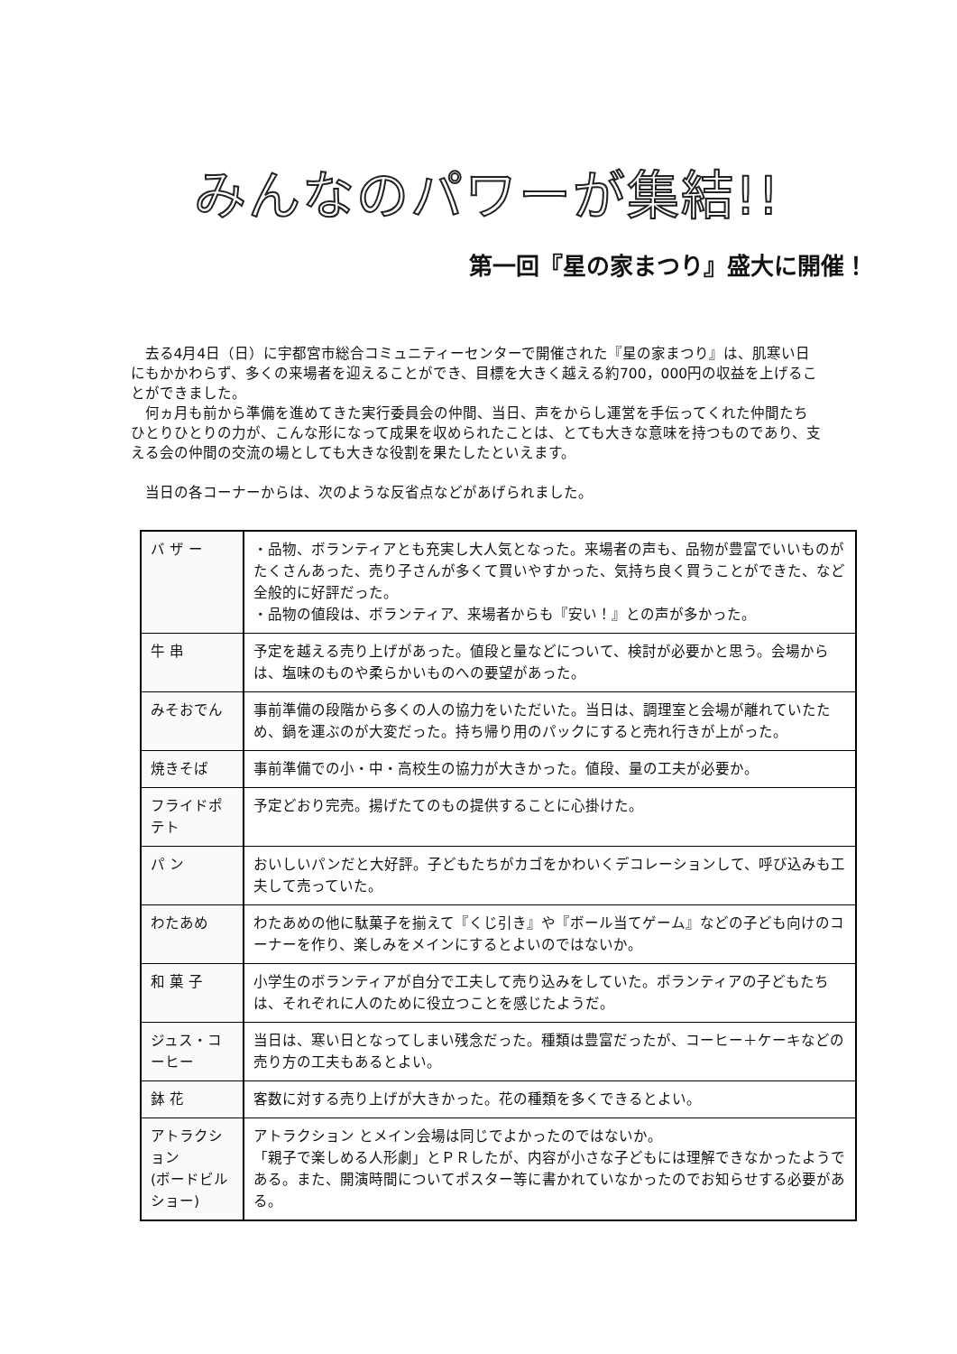みんなのパワーが集結!!
第一回『星の家まつり』盛大に開催！
去る4月4日（日）に宇都宮市総合コミュニティーセンターで開催された『星の家まつり』は、肌寒い日にもかかわらず、多くの来場者を迎えることができ、目標を大きく越える約700，000円の収益を上げることができました。
何ヵ月も前から準備を進めてきた実行委員会の仲間、当日、声をからし運営を手伝ってくれた仲間たちひとりひとりの力が、こんな形になって成果を収められたことは、とても大きな意味を持つものであり、支える会の仲間の交流の場としても大きな役割を果たしたといえます。
当日の各コーナーからは、次のような反省点などがあげられました。
| バ ザ ー | ・品物、ボランティアとも充実し大人気となった。来場者の声も、品物が豊富でいいものがたくさんあった、売り子さんが多くて買いやすかった、気持ち良く買うことができた、など全般的に好評だった。 ・品物の値段は、ボランティア、来場者からも『安い！』との声が多かった。 |
| 牛 串 | 予定を越える売り上げがあった。値段と量などについて、検討が必要かと思う。会場からは、塩味のものや柔らかいものへの要望があった。 |
| みそおでん | 事前準備の段階から多くの人の協力をいただいた。当日は、調理室と会場が離れていたため、鍋を運ぶのが大変だった。持ち帰り用のパックにすると売れ行きが上がった。 |
| 焼きそば | 事前準備での小・中・高校生の協力が大きかった。値段、量の工夫が必要か。 |
| フライドポテト | 予定どおり完売。揚げたてのもの提供することに心掛けた。 |
| パ ン | おいしいパンだと大好評。子どもたちがカゴをかわいくデコレーションして、呼び込みも工夫して売っていた。 |
| わたあめ | わたあめの他に駄菓子を揃えて『くじ引き』や『ボール当てゲーム』などの子ども向けのコーナーを作り、楽しみをメインにするとよいのではないか。 |
| 和 菓 子 | 小学生のボランティアが自分で工夫して売り込みをしていた。ボランティアの子どもたちは、それぞれに人のために役立つことを感じたようだ。 |
| ジュス・コーヒー | 当日は、寒い日となってしまい残念だった。種類は豊富だったが、コーヒー＋ケーキなどの売り方の工夫もあるとよい。 |
| 鉢 花 | 客数に対する売り上げが大きかった。花の種類を多くできるとよい。 |
| アトラクション (ボードビルショー) | アトラクション とメイン会場は同じでよかったのではないか。 「親子で楽しめる人形劇」とＰＲしたが、内容が小さな子どもには理解できなかったようである。また、開演時間についてポスター等に書かれていなかったのでお知らせする必要がある。 |